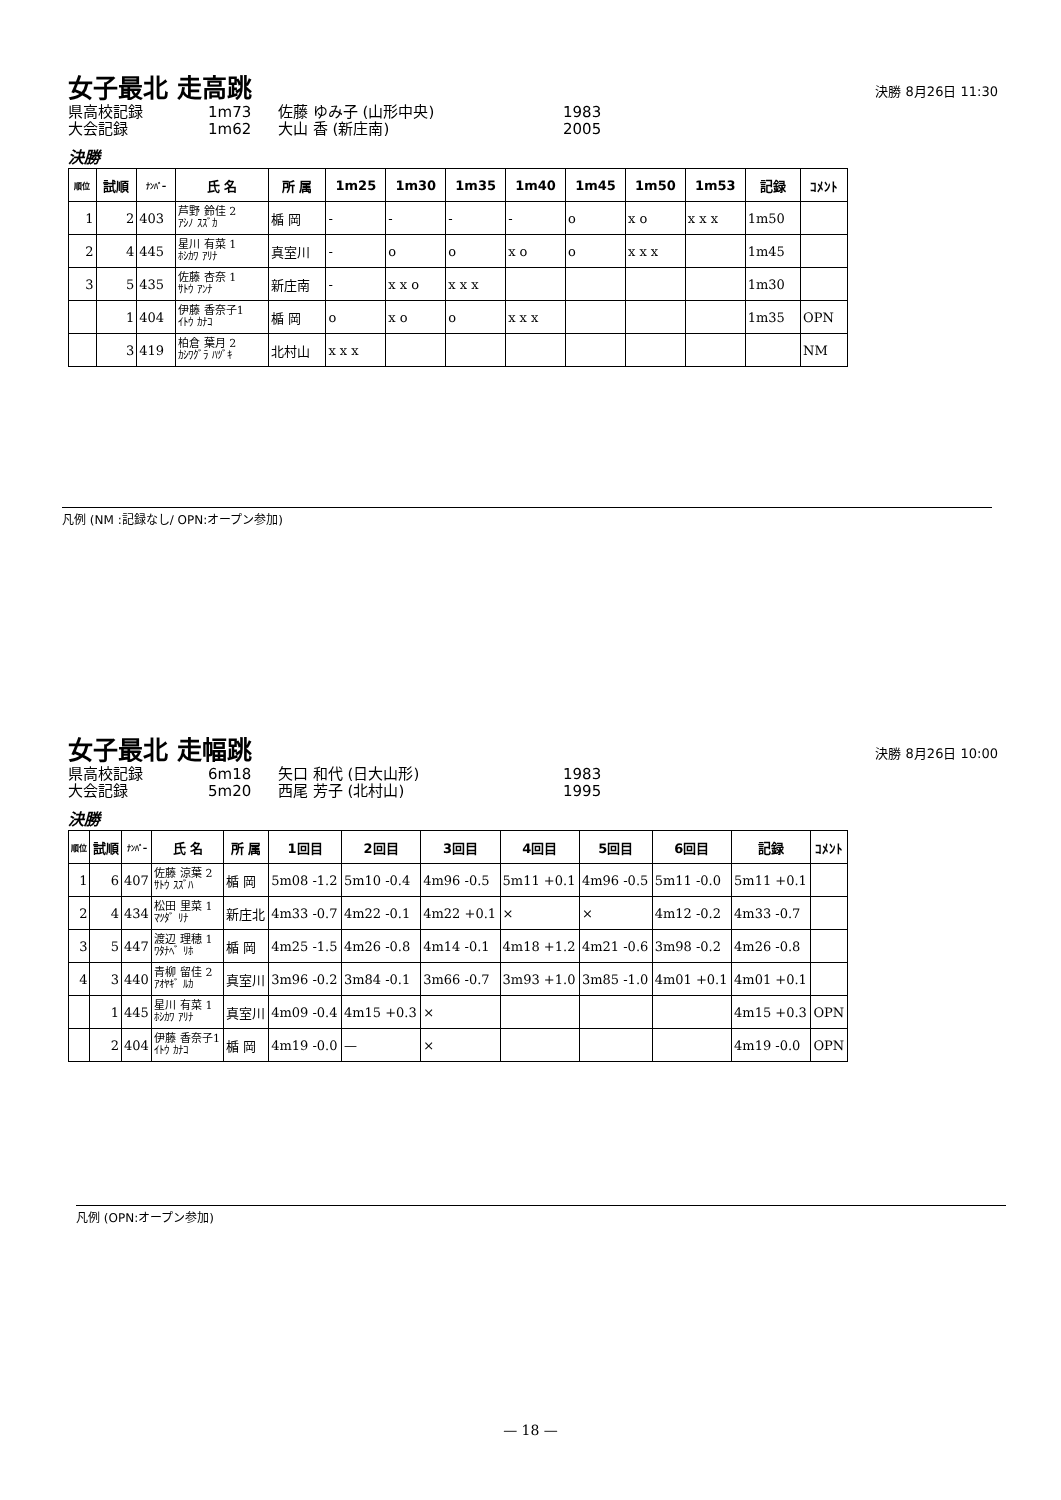女子最北 走高跳
決勝 8月26日 11:30
県高校記録 1m73 佐藤 ゆみ子 (山形中央) 1983
大会記録 1m62 大山 香 (新庄南) 2005
決勝
| 順位 | 試順 | ﾅﾝﾊﾞｰ | 氏 名 | 所 属 | 1m25 | 1m30 | 1m35 | 1m40 | 1m45 | 1m50 | 1m53 | 記録 | ｺﾒﾝﾄ |
| --- | --- | --- | --- | --- | --- | --- | --- | --- | --- | --- | --- | --- | --- |
| 1 | 2 | 403 | 芦野 鈴佳 2 ｱｼﾉ ｽｽﾞｶ | 楯 岡 | - | - | - | - | o | x o | x x x | 1m50 | |
| 2 | 4 | 445 | 星川 有菜 1 ﾎｼｶﾜ ｱﾘﾅ | 真室川 | - | o | o | x o | o | x x x | | 1m45 | |
| 3 | 5 | 435 | 佐藤 杏奈 1 ｻﾄｳ ｱﾝﾅ | 新庄南 | - | x x o | x x x | | | | | 1m30 | |
| | 1 | 404 | 伊藤 香奈子1 ｲﾄｳ ｶﾅｺ | 楯 岡 | o | x o | o | x x x | | | | 1m35 | OPN |
| | 3 | 419 | 柏倉 葉月 2 ｶｼﾜｸﾞﾗ ﾊﾂﾞｷ | 北村山 | x x x | | | | | | | | NM |
凡例 (NM :記録なし/ OPN:オープン参加)
女子最北 走幅跳
決勝 8月26日 10:00
県高校記録 6m18 矢口 和代 (日大山形) 1983
大会記録 5m20 西尾 芳子 (北村山) 1995
決勝
| 順位 | 試順 | ﾅﾝﾊﾞｰ | 氏 名 | 所 属 | 1回目 | 2回目 | 3回目 | 4回目 | 5回目 | 6回目 | 記録 | ｺﾒﾝﾄ |
| --- | --- | --- | --- | --- | --- | --- | --- | --- | --- | --- | --- | --- |
| 1 | 6 | 407 | 佐藤 涼葉 2 ｻﾄｳ ｽｽﾞﾊ | 楯 岡 | 5m08 -1.2 | 5m10 -0.4 | 4m96 -0.5 | 5m11 +0.1 | 4m96 -0.5 | 5m11 -0.0 | 5m11 +0.1 | |
| 2 | 4 | 434 | 松田 里菜 1 ﾏﾂﾀﾞ ﾘﾅ | 新庄北 | 4m33 -0.7 | 4m22 -0.1 | 4m22 +0.1 | × | × | 4m12 -0.2 | 4m33 -0.7 | |
| 3 | 5 | 447 | 渡辺 理穂 1 ﾜﾀﾅﾍﾞ ﾘﾎ | 楯 岡 | 4m25 -1.5 | 4m26 -0.8 | 4m14 -0.1 | 4m18 +1.2 | 4m21 -0.6 | 3m98 -0.2 | 4m26 -0.8 | |
| 4 | 3 | 440 | 青柳 留佳 2 ｱｵﾔｷﾞ ﾙｶ | 真室川 | 3m96 -0.2 | 3m84 -0.1 | 3m66 -0.7 | 3m93 +1.0 | 3m85 -1.0 | 4m01 +0.1 | 4m01 +0.1 | |
| | 1 | 445 | 星川 有菜 1 ﾎｼｶﾜ ｱﾘﾅ | 真室川 | 4m09 -0.4 | 4m15 +0.3 | × | | | | 4m15 +0.3 | OPN |
| | 2 | 404 | 伊藤 香奈子1 ｲﾄｳ ｶﾅｺ | 楯 岡 | 4m19 -0.0 | — | × | | | | 4m19 -0.0 | OPN |
凡例 (OPN:オープン参加)
— 18 —